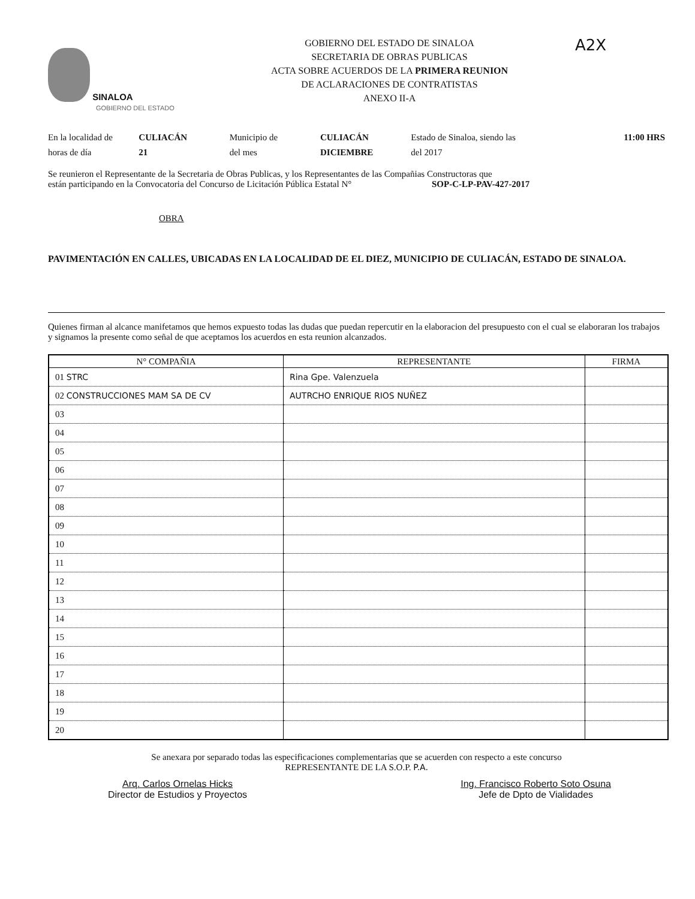SINALOA
GOBIERNO DEL ESTADO
GOBIERNO DEL ESTADO DE SINALOA
SECRETARIA DE OBRAS PUBLICAS
ACTA SOBRE ACUERDOS DE LA PRIMERA REUNION
DE ACLARACIONES DE CONTRATISTAS
ANEXO II-A
A2X
En la localidad de
horas de día
CULIACÁN
21
Municipio de
del mes
CULIACÁN
DICIEMBRE
Estado de Sinaloa, siendo las
del 2017
11:00 HRS
Se reunieron el Representante de la Secretaria de Obras Publicas, y los Representantes de las Compañias Constructoras que
están participando en la Convocatoria del Concurso de Licitación Pública Estatal N° SOP-C-LP-PAV-427-2017
OBRA
PAVIMENTACIÓN EN CALLES, UBICADAS EN LA LOCALIDAD DE EL DIEZ, MUNICIPIO DE CULIACÁN, ESTADO DE SINALOA.
Quienes firman al alcance manifetamos que hemos expuesto todas las dudas que puedan repercutir en la elaboracion del presupuesto con el cual se elaboraran los trabajos y signamos la presente como señal de que aceptamos los acuerdos en esta reunion alcanzados.
| N° COMPAÑIA | REPRESENTANTE | FIRMA |
| --- | --- | --- |
| 01 STRC | Rina Gpe. Valenzuela | |
| 02 CONSTRUCCIONES MAM SA DE CV | AUTRCHO ENRIQUE RIOS NUÑEZ | |
| 03 | | |
| 04 | | |
| 05 | | |
| 06 | | |
| 07 | | |
| 08 | | |
| 09 | | |
| 10 | | |
| 11 | | |
| 12 | | |
| 13 | | |
| 14 | | |
| 15 | | |
| 16 | | |
| 17 | | |
| 18 | | |
| 19 | | |
| 20 | | |
Se anexara por separado todas las especificaciones complementarias que se acuerden con respecto a este concurso
REPRESENTANTE DE LA S.O.P. P.A.
Arq. Carlos Ornelas Hicks
Director de Estudios y Proyectos
Ing. Francisco Roberto Soto Osuna
Jefe de Dpto de Vialidades